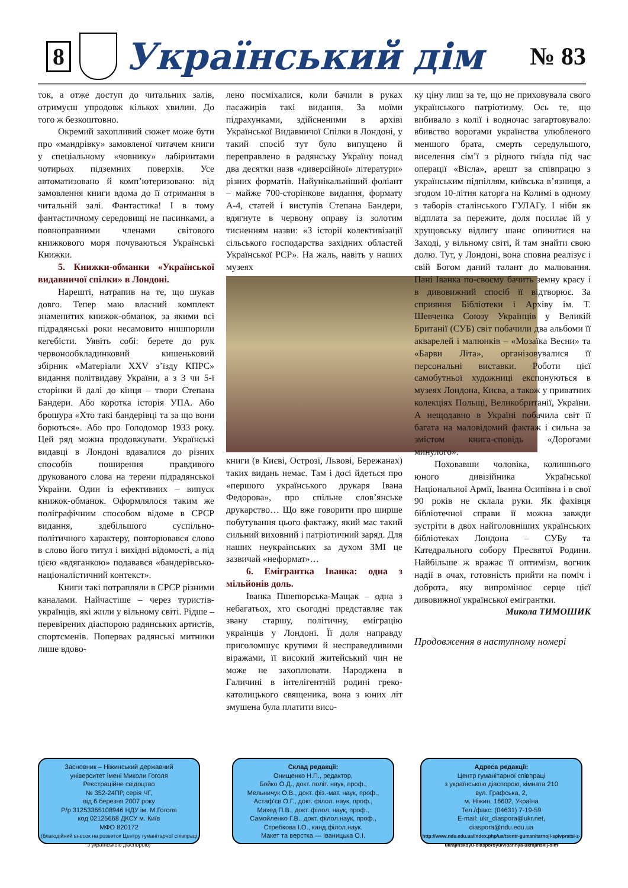8
Український дім № 83
ток, а отже доступ до читальних залів, отримуєш упродовж кількох хвилин. До того ж безкоштовно.
Окремий захопливий сюжет може бути про «мандрівку» замовленої читачем книги у спеціальному «човнику» лабіринтами чотирьох підземних поверхів. Усе автоматизовано й комп’ютеризовано: від замовлення книги вдома до її отримання в читальній залі. Фантастика! І в тому фантастичному середовищі не пасинками, а повноправними членами світового книжкового моря почуваються Українські Книжки.
5. Книжки-обманки «Української видавничої спілки» в Лондоні.
Нарешті, натрапив на те, що шукав довго. Тепер маю власний комплект знаменитих книжок-обманок, за якими всі підрадянські роки несамовито нишпорили кегебісти. Уявіть собі: берете до рук червонообкладинковий кишеньковий збірник «Матеріали XXV з’їзду КПРС» видання політвидаву України, а з 3 чи 5-ї сторінки й далі до кінця – твори Степана Бандери. Або коротка історія УПА. Або брошура «Хто такі бандерівці та за що вони борються». Або про Голодомор 1933 року. Цей ряд можна продовжувати. Українські видавці в Лондоні вдавалися до різних способів поширення правдивого друкованого слова на терени підрадянської України. Один із ефективних – випуск книжок-обманок. Оформлялося таким же поліграфічним способом відоме в СРСР видання, здебільшого суспільно-політичного характеру, повторювався слово в слово його титул і вихідні відомості, а під цією «вдяганкою» подавався «бандерівсько-націоналістичний контекст».
Книги такі потрапляли в СРСР різними каналами. Найчастіше – через туристів-українців, які жили у вільному світі. Рідше – перевірених діаспорою радянських артистів, спортсменів. Поперваx радянські митники лише вдово-
лено посміхалися, коли бачили в руках пасажирів такі видання. За моїми підрахунками, здійсненими в архіві Української Видавничої Спілки в Лондоні, у такий спосіб тут було випущено й переправлено в радянську Україну понад два десятки назв «диверсійної» літератури» різних форматів. Найунікальніший фоліант – майже 700-сторінкове видання, формату А-4, статей і виступів Степана Бандери, вдягнуте в червону оправу із золотим тисненням назви: «З історії колективізації сільського господарства західних областей Української РСР». На жаль, навіть у наших музеях
книги (в Києві, Острозі, Львові, Бережанах) таких видань немає. Там і досі йдеться про «першого українського друкаря Івана Федорова», про спільне слов’янське друкарство… Що вже говорити про ширше побутування цього фактажу, який має такий сильний виховний і патріотичний заряд. Для наших неукраїнських за духом ЗМІ це зазвичай «неформат»…
6. Емігрантка Іванка: одна з мільйонів доль.
Іванка Пшепюрська-Мащак – одна з небагатьох, хто сьогодні представляє так звану старшу, політичну, еміграцію українців у Лондоні. Її доля направду приголомшує крутими й несправедливими віражами, її високий житейський чин не може не захоплювати. Народжена в Галичині в інтелігентній родині греко-католицького священика, вона з юних літ змушена була платити висо-
ку ціну лиш за те, що не приховувала свого українського патріотизму. Ось те, що вибивало з колії і водночас загартовувало: вбивство ворогами українства улюбленого меншого брата, смерть середульшого, виселення сім’ї з рідного гнізда під час операції «Вісла», арешт за співпрацю з українським підпіллям, київська в’язниця, а згодом 10-літня каторга на Колимі в одному з таборів сталінського ГУЛАГу. І ніби як відплата за пережите, доля посилає їй у хрущовську відлигу шанс опинитися на Заході, у вільному світі, й там знайти свою долю. Тут, у Лондоні, вона сповна реалізує і свій Богом даний талант до малювання. Пані Іванка по-своєму бачить земну красу і в дивовижний спосіб її відтворює. За сприяння Бібліотеки і Архіву ім. Т. Шевченка Союзу Українців у Великій Британії (СУБ) світ побачили два альбоми її акварелей і малюнків – «Мозаїка Весни» та «Барви Літа», організовувалися її персональні виставки. Роботи цієї самобутньої художниці експонуються в музеях Лондона, Києва, а також у приватних колекціях Польщі, Великобританії, України. А нещодавно в Україні побачила світ її багата на маловідомий фактаж і сильна за змістом книга-сповідь «Дорогами минулого».
Поховавши чоловіка, колишнього юного дивізійника Української Національної Армії, Іванна Осипівна і в свої 90 років не склала руки. Як фахівця бібліотечної справи її можна завжди зустріти в двох найголовніших українських бібліотеках Лондона – СУБу та Катедрального собору Пресвятої Родини. Найбільше ж вражає її оптимізм, вогник надії в очах, готовність прийти на поміч і доброта, яку випромінює серце цієї дивовижної української емігрантки.
Микола ТИМОШИК
Продовження в наступному номері
Засновник – Ніжинський державний
університет імені Миколи Гоголя
Реєстраційне свідоцтво
№ 352-24ПР, серія ЧГ,
від 6 березня 2007 року
Р/р 31253365108946 НДУ ім. М.Гоголя
код 02125668 ДКСУ м. Київ
МФО 820172
(благодійний внесок на розвиток Центру гуманітарної співпраці з українською діаспорою)
Склад редакції:
Онищенко Н.П., редактор,
Бойко О.Д., докт. політ. наук, проф.,
Мельничук О.В., докт. фіз.-мат. наук, проф.,
Астаф'єв О.Г., докт. філол. наук, проф.,
Михед П.В., докт. філол. наук, проф.,
Самойленко Г.В., докт. філол.наук, проф.,
Стребкова І.О., канд.філол.наук.
Макет та верстка — Іваницька О.І.
Адреса редакції:
Центр гуманітарної співпраці
з українською діаспорою, кімната 210
вул. Графська, 2,
м. Ніжин, 16602, Україна
Тел./факс: (04631) 7-19-59
E-mail: ukr_diaspora@ukr.net,
diaspora@ndu.edu.ua
http://www.ndu.edu.ua/index.php/ua/tsentr-gumanitarnoji-spivpratsi-z-ukrajinskoyu-diasporoyu/vidannya-ukrajinskij-dim